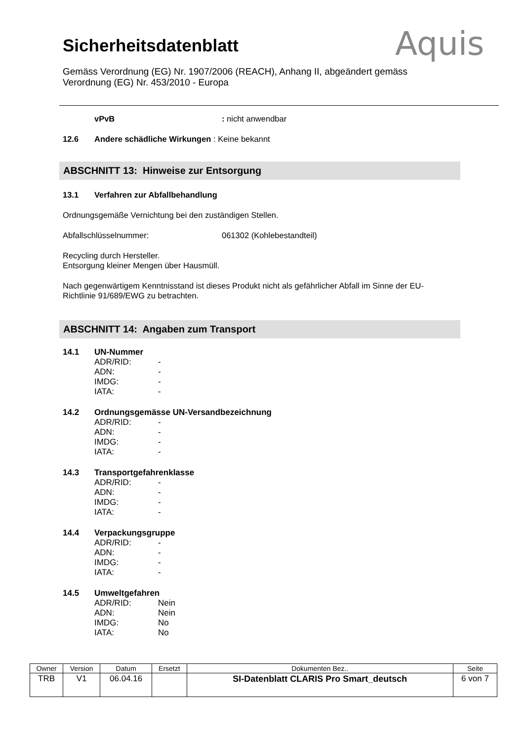Sicherheitsdatenblatt
Aquis
Gemäss Verordnung (EG) Nr. 1907/2006 (REACH), Anhang II, abgeändert gemäss
Verordnung (EG) Nr. 453/2010 - Europa
vPvB: nicht anwendbar
12.6 Andere schädliche Wirkungen : Keine bekannt
ABSCHNITT 13: Hinweise zur Entsorgung
13.1 Verfahren zur Abfallbehandlung
Ordnungsgemäße Vernichtung bei den zuständigen Stellen.
Abfallschlüsselnummer: 061302 (Kohlebestandteil)
Recycling durch Hersteller.
Entsorgung kleiner Mengen über Hausmüll.
Nach gegenwärtigem Kenntnisstand ist dieses Produkt nicht als gefährlicher Abfall im Sinne der EU-
Richtlinie 91/689/EWG zu betrachten.
ABSCHNITT 14: Angaben zum Transport
14.1 UN-Nummer
ADR/RID: - ADN: - IMDG: - IATA: -
14.2 Ordnungsgemässe UN-Versandbezeichnung
ADR/RID: - ADN: - IMDG: - IATA: -
14.3 Transportgefahrenklasse
ADR/RID: - ADN: - IMDG: - IATA: -
14.4 Verpackungsgruppe
ADR/RID: - ADN: - IMDG: - IATA: -
14.5 Umweltgefahren
ADR/RID: Nein ADN: Nein IMDG: No IATA: No
| Owner | Version | Datum | Ersetzt | Dokumenten Bez.. | Seite |
| --- | --- | --- | --- | --- | --- |
| TRB | V1 | 06.04.16 | | SI-Datenblatt CLARIS Pro Smart_deutsch | 6 von 7 |